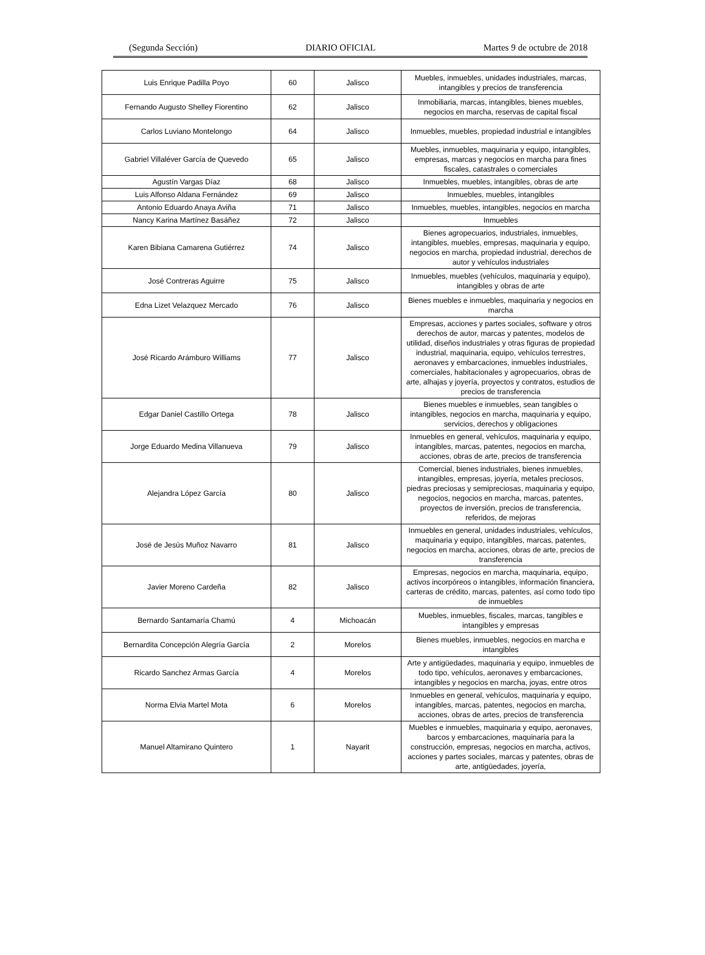(Segunda Sección) DIARIO OFICIAL Martes 9 de octubre de 2018
| Luis Enrique Padilla Poyo | 60 | Jalisco | Muebles, inmuebles, unidades industriales, marcas, intangibles y precios de transferencia |
| Fernando Augusto Shelley Fiorentino | 62 | Jalisco | Inmobiliaria, marcas, intangibles, bienes muebles, negocios en marcha, reservas de capital fiscal |
| Carlos Luviano Montelongo | 64 | Jalisco | Inmuebles, muebles, propiedad industrial e intangibles |
| Gabriel Villaléver García de Quevedo | 65 | Jalisco | Muebles, inmuebles, maquinaria y equipo, intangibles, empresas, marcas y negocios en marcha para fines fiscales, catastrales o comerciales |
| Agustín Vargas Díaz | 68 | Jalisco | Inmuebles, muebles, intangibles, obras de arte |
| Luis Alfonso Aldana Fernández | 69 | Jalisco | Inmuebles, muebles, intangibles |
| Antonio Eduardo Anaya Aviña | 71 | Jalisco | Inmuebles, muebles, intangibles, negocios en marcha |
| Nancy Karina Martínez Basáñez | 72 | Jalisco | Inmuebles |
| Karen Bibiana Camarena Gutiérrez | 74 | Jalisco | Bienes agropecuarios, industriales, inmuebles, intangibles, muebles, empresas, maquinaria y equipo, negocios en marcha, propiedad industrial, derechos de autor y vehículos industriales |
| José Contreras Aguirre | 75 | Jalisco | Inmuebles, muebles (vehículos, maquinaria y equipo), intangibles y obras de arte |
| Edna Lizet Velazquez Mercado | 76 | Jalisco | Bienes muebles e inmuebles, maquinaria y negocios en marcha |
| José Ricardo Arámburo Williams | 77 | Jalisco | Empresas, acciones y partes sociales, software y otros derechos de autor, marcas y patentes, modelos de utilidad, diseños industriales y otras figuras de propiedad industrial, maquinaria, equipo, vehículos terrestres, aeronaves y embarcaciones, inmuebles industriales, comerciales, habitacionales y agropecuarios, obras de arte, alhajas y joyería, proyectos y contratos, estudios de precios de transferencia |
| Edgar Daniel Castillo Ortega | 78 | Jalisco | Bienes muebles e inmuebles, sean tangibles o intangibles, negocios en marcha, maquinaria y equipo, servicios, derechos y obligaciones |
| Jorge Eduardo Medina Villanueva | 79 | Jalisco | Inmuebles en general, vehículos, maquinaria y equipo, intangibles, marcas, patentes, negocios en marcha, acciones, obras de arte, precios de transferencia |
| Alejandra López García | 80 | Jalisco | Comercial, bienes industriales, bienes inmuebles, intangibles, empresas, joyería, metales preciosos, piedras preciosas y semipreciosas, maquinaria y equipo, negocios, negocios en marcha, marcas, patentes, proyectos de inversión, precios de transferencia, referidos, de mejoras |
| José de Jesús Muñoz Navarro | 81 | Jalisco | Inmuebles en general, unidades industriales, vehículos, maquinaria y equipo, intangibles, marcas, patentes, negocios en marcha, acciones, obras de arte, precios de transferencia |
| Javier Moreno Cardeña | 82 | Jalisco | Empresas, negocios en marcha, maquinaria, equipo, activos incorpóreos o intangibles, información financiera, carteras de crédito, marcas, patentes, así como todo tipo de inmuebles |
| Bernardo Santamaría Chamú | 4 | Michoacán | Muebles, inmuebles, fiscales, marcas, tangibles e intangibles y empresas |
| Bernardita Concepción Alegría García | 2 | Morelos | Bienes muebles, inmuebles, negocios en marcha e intangibles |
| Ricardo Sanchez Armas García | 4 | Morelos | Arte y antigüedades, maquinaria y equipo, inmuebles de todo tipo, vehículos, aeronaves y embarcaciones, intangibles y negocios en marcha, joyas, entre otros |
| Norma Elvia Martel Mota | 6 | Morelos | Inmuebles en general, vehículos, maquinaria y equipo, intangibles, marcas, patentes, negocios en marcha, acciones, obras de artes, precios de transferencia |
| Manuel Altamirano Quintero | 1 | Nayarit | Muebles e inmuebles, maquinaria y equipo, aeronaves, barcos y embarcaciones, maquinaria para la construcción, empresas, negocios en marcha, activos, acciones y partes sociales, marcas y patentes, obras de arte, antigüedades, joyería, |